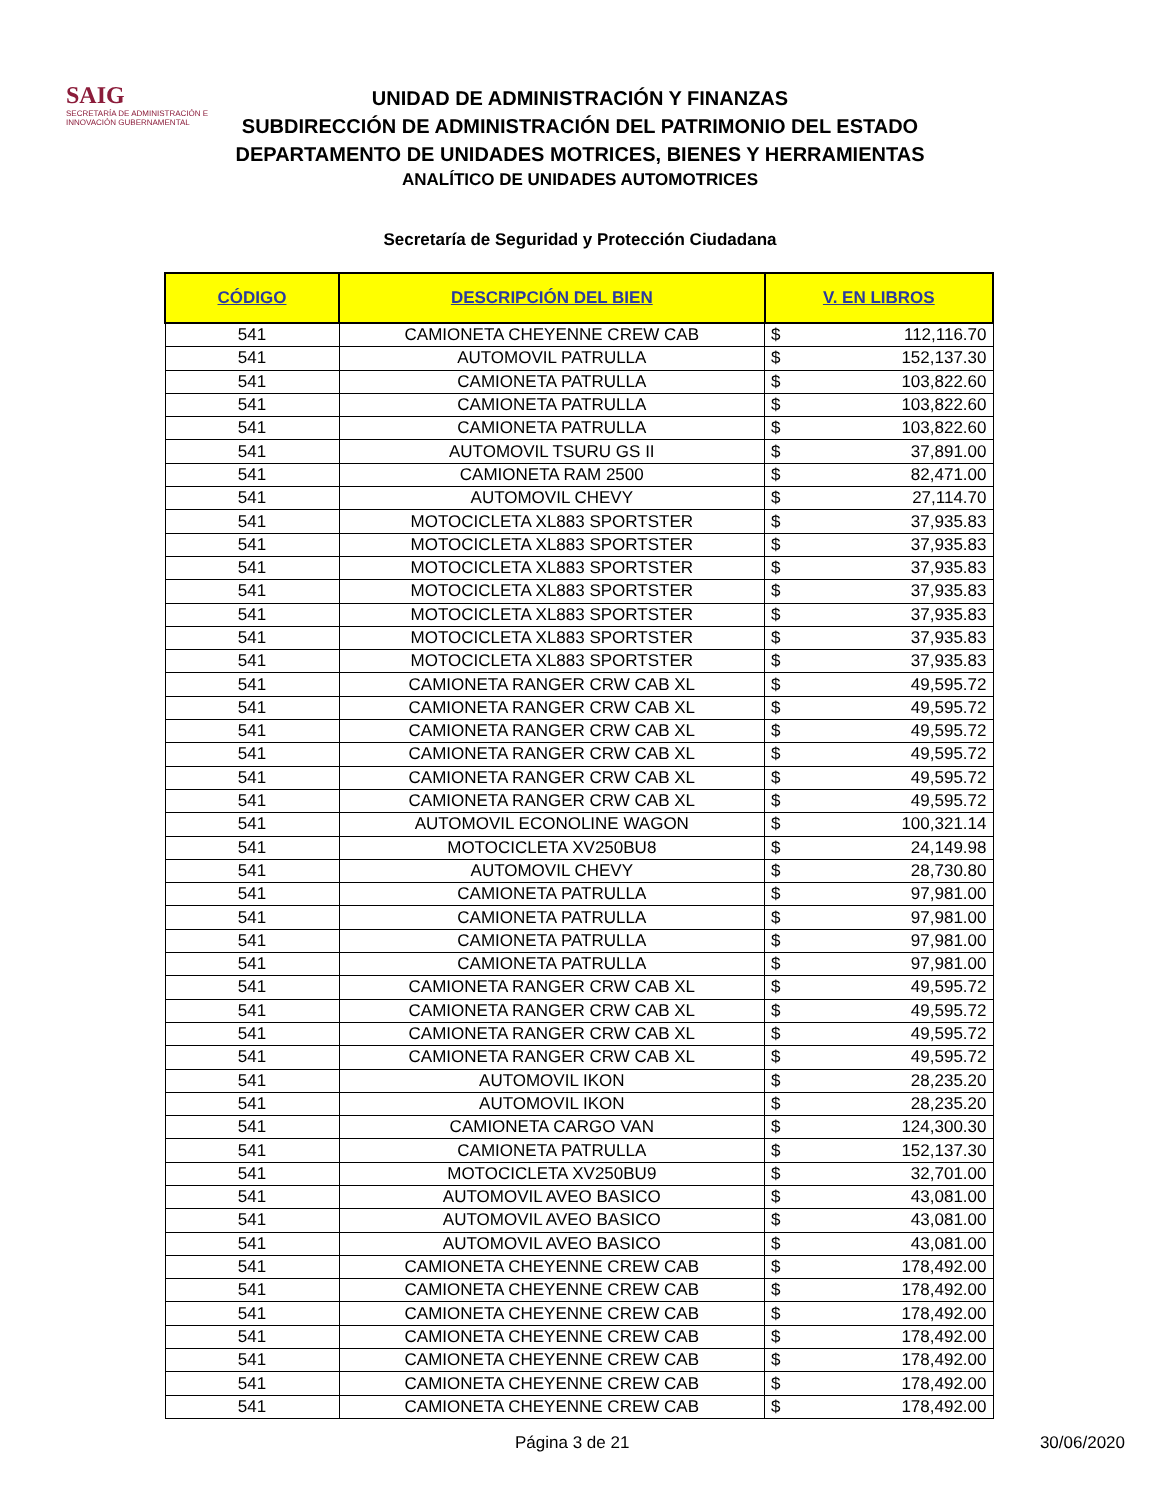SAIG
SECRETARÍA DE ADMINISTRACIÓN E INNOVACIÓN GUBERNAMENTAL
UNIDAD DE ADMINISTRACIÓN Y FINANZAS
SUBDIRECCIÓN DE ADMINISTRACIÓN DEL PATRIMONIO DEL ESTADO
DEPARTAMENTO DE UNIDADES MOTRICES, BIENES Y HERRAMIENTAS
ANALÍTICO DE UNIDADES AUTOMOTRICES
Secretaría de Seguridad y Protección Ciudadana
| CÓDIGO | DESCRIPCIÓN DEL BIEN | V. EN LIBROS | |
| --- | --- | --- | --- |
| 541 | CAMIONETA CHEYENNE CREW CAB | $ | 112,116.70 |
| 541 | AUTOMOVIL PATRULLA | $ | 152,137.30 |
| 541 | CAMIONETA PATRULLA | $ | 103,822.60 |
| 541 | CAMIONETA PATRULLA | $ | 103,822.60 |
| 541 | CAMIONETA PATRULLA | $ | 103,822.60 |
| 541 | AUTOMOVIL TSURU GS II | $ | 37,891.00 |
| 541 | CAMIONETA RAM 2500 | $ | 82,471.00 |
| 541 | AUTOMOVIL CHEVY | $ | 27,114.70 |
| 541 | MOTOCICLETA XL883 SPORTSTER | $ | 37,935.83 |
| 541 | MOTOCICLETA XL883 SPORTSTER | $ | 37,935.83 |
| 541 | MOTOCICLETA XL883 SPORTSTER | $ | 37,935.83 |
| 541 | MOTOCICLETA XL883 SPORTSTER | $ | 37,935.83 |
| 541 | MOTOCICLETA XL883 SPORTSTER | $ | 37,935.83 |
| 541 | MOTOCICLETA XL883 SPORTSTER | $ | 37,935.83 |
| 541 | MOTOCICLETA XL883 SPORTSTER | $ | 37,935.83 |
| 541 | CAMIONETA RANGER CRW CAB XL | $ | 49,595.72 |
| 541 | CAMIONETA RANGER CRW CAB XL | $ | 49,595.72 |
| 541 | CAMIONETA RANGER CRW CAB XL | $ | 49,595.72 |
| 541 | CAMIONETA RANGER CRW CAB XL | $ | 49,595.72 |
| 541 | CAMIONETA RANGER CRW CAB XL | $ | 49,595.72 |
| 541 | CAMIONETA RANGER CRW CAB XL | $ | 49,595.72 |
| 541 | AUTOMOVIL ECONOLINE WAGON | $ | 100,321.14 |
| 541 | MOTOCICLETA XV250BU8 | $ | 24,149.98 |
| 541 | AUTOMOVIL CHEVY | $ | 28,730.80 |
| 541 | CAMIONETA PATRULLA | $ | 97,981.00 |
| 541 | CAMIONETA PATRULLA | $ | 97,981.00 |
| 541 | CAMIONETA PATRULLA | $ | 97,981.00 |
| 541 | CAMIONETA PATRULLA | $ | 97,981.00 |
| 541 | CAMIONETA RANGER CRW CAB XL | $ | 49,595.72 |
| 541 | CAMIONETA RANGER CRW CAB XL | $ | 49,595.72 |
| 541 | CAMIONETA RANGER CRW CAB XL | $ | 49,595.72 |
| 541 | CAMIONETA RANGER CRW CAB XL | $ | 49,595.72 |
| 541 | AUTOMOVIL IKON | $ | 28,235.20 |
| 541 | AUTOMOVIL IKON | $ | 28,235.20 |
| 541 | CAMIONETA CARGO VAN | $ | 124,300.30 |
| 541 | CAMIONETA PATRULLA | $ | 152,137.30 |
| 541 | MOTOCICLETA XV250BU9 | $ | 32,701.00 |
| 541 | AUTOMOVIL AVEO BASICO | $ | 43,081.00 |
| 541 | AUTOMOVIL AVEO BASICO | $ | 43,081.00 |
| 541 | AUTOMOVIL AVEO BASICO | $ | 43,081.00 |
| 541 | CAMIONETA CHEYENNE CREW CAB | $ | 178,492.00 |
| 541 | CAMIONETA CHEYENNE CREW CAB | $ | 178,492.00 |
| 541 | CAMIONETA CHEYENNE CREW CAB | $ | 178,492.00 |
| 541 | CAMIONETA CHEYENNE CREW CAB | $ | 178,492.00 |
| 541 | CAMIONETA CHEYENNE CREW CAB | $ | 178,492.00 |
| 541 | CAMIONETA CHEYENNE CREW CAB | $ | 178,492.00 |
| 541 | CAMIONETA CHEYENNE CREW CAB | $ | 178,492.00 |
Página 3 de 21 30/06/2020